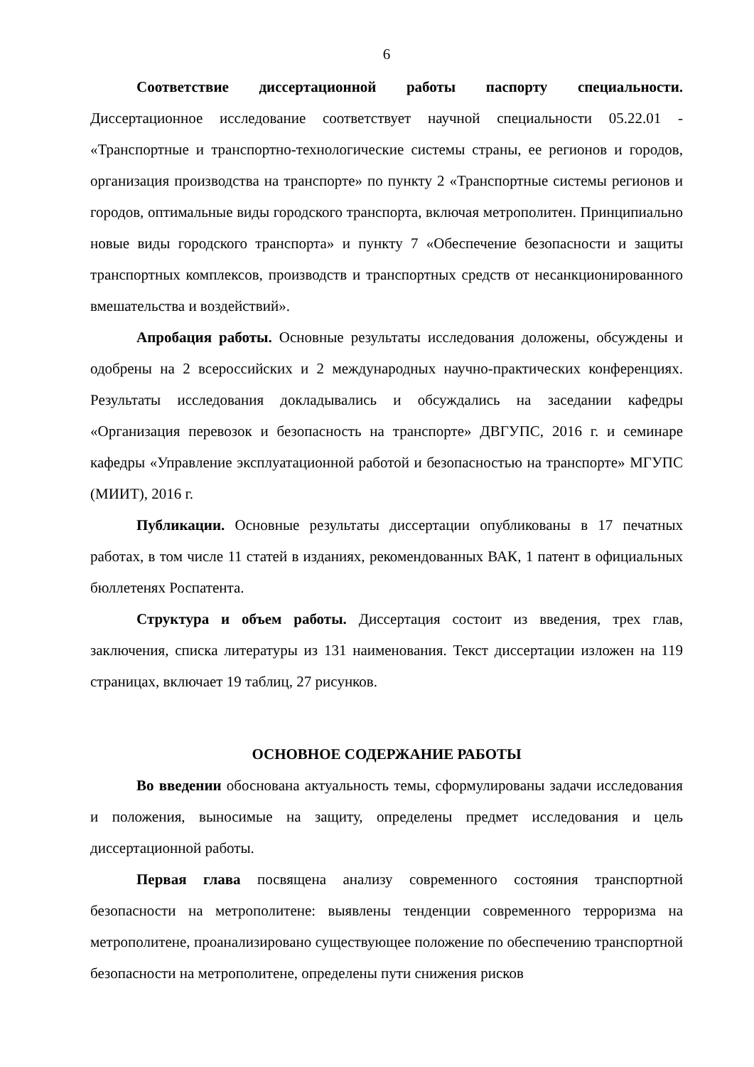6
Соответствие диссертационной работы паспорту специальности. Диссертационное исследование соответствует научной специальности 05.22.01 - «Транспортные и транспортно-технологические системы страны, ее регионов и городов, организация производства на транспорте» по пункту 2 «Транспортные системы регионов и городов, оптимальные виды городского транспорта, включая метрополитен. Принципиально новые виды городского транспорта» и пункту 7 «Обеспечение безопасности и защиты транспортных комплексов, производств и транспортных средств от несанкционированного вмешательства и воздействий».
Апробация работы. Основные результаты исследования доложены, обсуждены и одобрены на 2 всероссийских и 2 международных научно-практических конференциях. Результаты исследования докладывались и обсуждались на заседании кафедры «Организация перевозок и безопасность на транспорте» ДВГУПС, 2016 г. и семинаре кафедры «Управление эксплуатационной работой и безопасностью на транспорте» МГУПС (МИИТ), 2016 г.
Публикации. Основные результаты диссертации опубликованы в 17 печатных работах, в том числе 11 статей в изданиях, рекомендованных ВАК, 1 патент в официальных бюллетенях Роспатента.
Структура и объем работы. Диссертация состоит из введения, трех глав, заключения, списка литературы из 131 наименования. Текст диссертации изложен на 119 страницах, включает 19 таблиц, 27 рисунков.
ОСНОВНОЕ СОДЕРЖАНИЕ РАБОТЫ
Во введении обоснована актуальность темы, сформулированы задачи исследования и положения, выносимые на защиту, определены предмет исследования и цель диссертационной работы.
Первая глава посвящена анализу современного состояния транспортной безопасности на метрополитене: выявлены тенденции современного терроризма на метрополитене, проанализировано существующее положение по обеспечению транспортной безопасности на метрополитене, определены пути снижения рисков